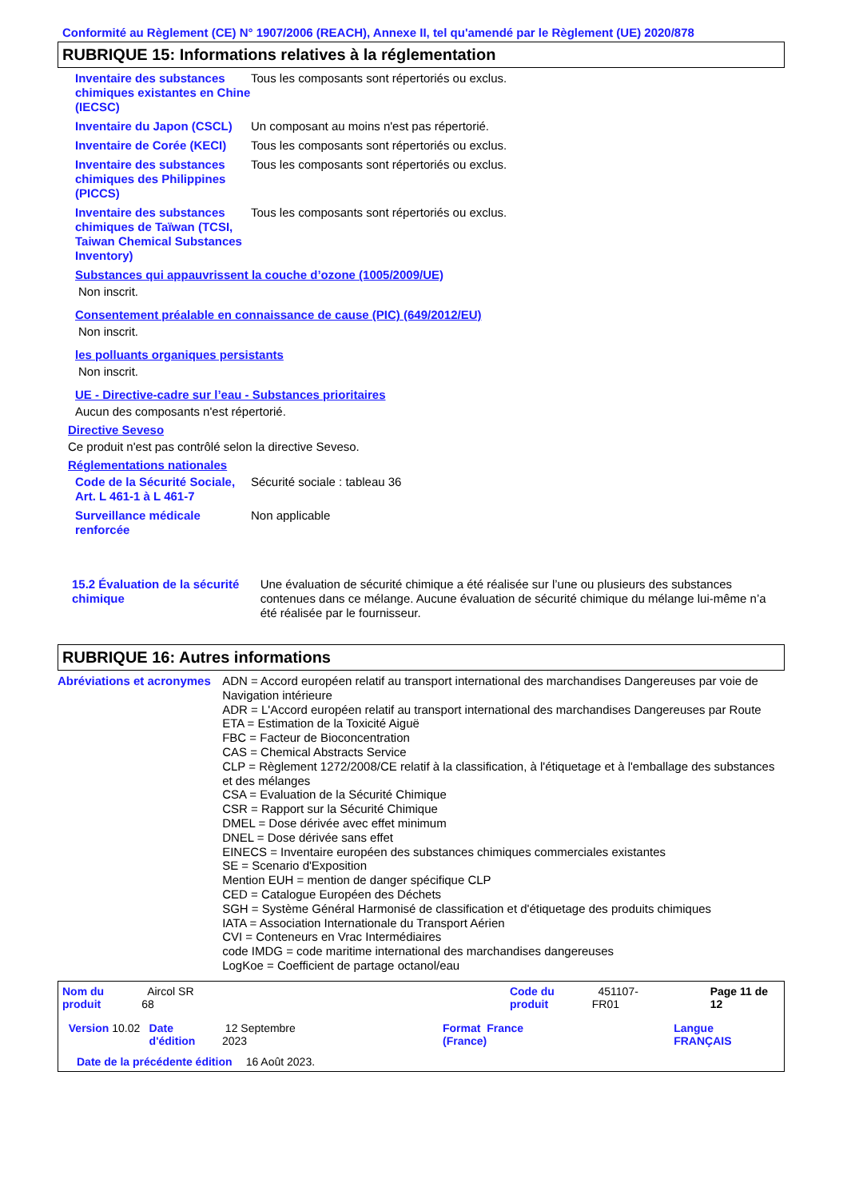Conformité au Règlement (CE) N° 1907/2006 (REACH), Annexe II, tel qu'amendé par le Règlement (UE) 2020/878
RUBRIQUE 15: Informations relatives à la réglementation
Inventaire des substances chimiques existantes en Chine (IECSC)
Tous les composants sont répertoriés ou exclus.
Inventaire du Japon (CSCL)
Un composant au moins n'est pas répertorié.
Inventaire de Corée (KECI)
Tous les composants sont répertoriés ou exclus.
Inventaire des substances chimiques des Philippines (PICCS)
Tous les composants sont répertoriés ou exclus.
Inventaire des substances chimiques de Taïwan (TCSI, Taiwan Chemical Substances Inventory)
Tous les composants sont répertoriés ou exclus.
Substances qui appauvrissent la couche d’ozone (1005/2009/UE)
Non inscrit.
Consentement préalable en connaissance de cause (PIC) (649/2012/EU)
Non inscrit.
les polluants organiques persistants
Non inscrit.
UE - Directive-cadre sur l’eau - Substances prioritaires
Aucun des composants n'est répertorié.
Directive Seveso
Ce produit n'est pas contrôlé selon la directive Seveso.
Réglementations nationales
Code de la Sécurité Sociale, Art. L 461-1 à L 461-7
Sécurité sociale : tableau 36
Surveillance médicale renforcée
Non applicable
15.2 Évaluation de la sécurité chimique
Une évaluation de sécurité chimique a été réalisée sur l’une ou plusieurs des substances contenues dans ce mélange. Aucune évaluation de sécurité chimique du mélange lui-même n’a été réalisée par le fournisseur.
RUBRIQUE 16: Autres informations
Abréviations et acronymes ADN = Accord européen relatif au transport international des marchandises Dangereuses par voie de Navigation intérieure
ADR = L'Accord européen relatif au transport international des marchandises Dangereuses par Route
ETA = Estimation de la Toxicité Aiguë
FBC = Facteur de Bioconcentration
CAS = Chemical Abstracts Service
CLP = Règlement 1272/2008/CE relatif à la classification, à l'étiquetage et à l'emballage des substances et des mélanges
CSA = Evaluation de la Sécurité Chimique
CSR = Rapport sur la Sécurité Chimique
DMEL = Dose dérivée avec effet minimum
DNEL = Dose dérivée sans effet
EINECS = Inventaire européen des substances chimiques commerciales existantes
SE = Scenario d'Exposition
Mention EUH = mention de danger spécifique CLP
CED = Catalogue Européen des Déchets
SGH = Système Général Harmonisé de classification et d'étiquetage des produits chimiques
IATA = Association Internationale du Transport Aérien
CVI = Conteneurs en Vrac Intermédiaires
code IMDG = code maritime international des marchandises dangereuses
LogKoe = Coefficient de partage octanol/eau
Nom du produit Aircol SR 68 Code du produit 451107-FR01 Page 11 de 12
Version 10.02 Date d'édition 12 Septembre 2023 Format France (France) Langue FRANÇAIS
Date de la précédente édition 16 Août 2023.